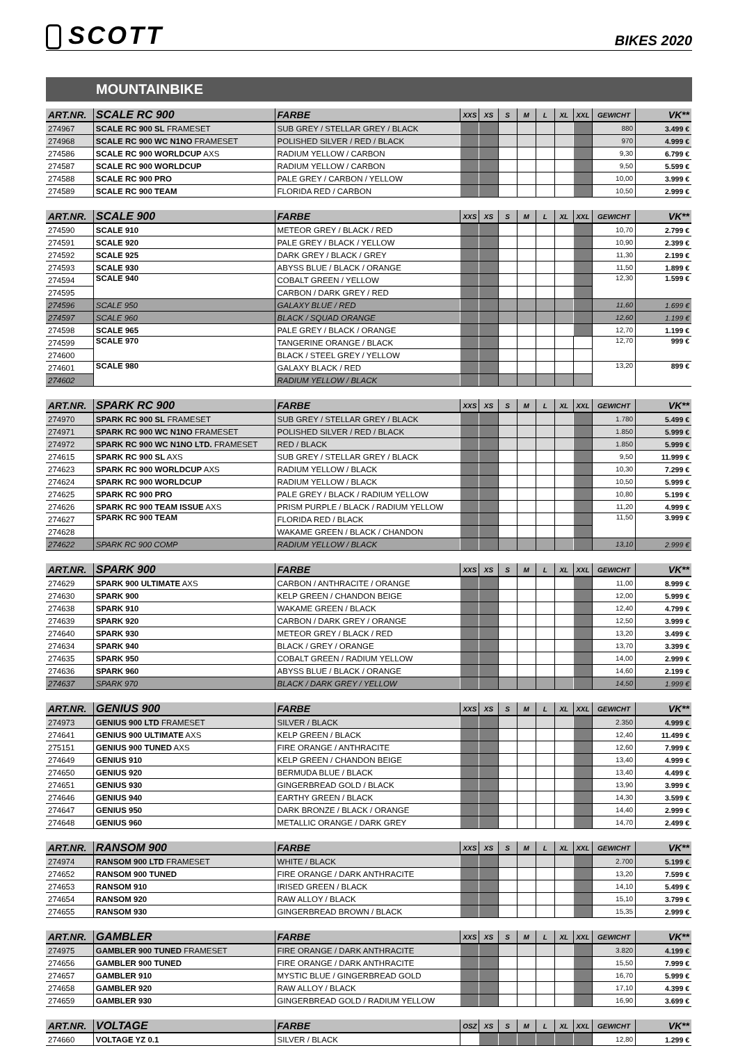SCOTT
BIKES 2020
MOUNTAINBIKE
| ART.NR. | SCALE RC 900 | FARBE | XXS | XS | S | M | L | XL | XXL | GEWICHT | VK** |
| --- | --- | --- | --- | --- | --- | --- | --- | --- | --- | --- | --- |
| 274967 | SCALE RC 900 SL FRAMESET | SUB GREY / STELLAR GREY / BLACK | | | | | | | | 880 | 3.499 € |
| 274968 | SCALE RC 900 WC N1NO FRAMESET | POLISHED SILVER / RED / BLACK | | | | | | | | 970 | 4.999 € |
| 274586 | SCALE RC 900 WORLDCUP AXS | RADIUM YELLOW / CARBON | | | | | | | | 9,30 | 6.799 € |
| 274587 | SCALE RC 900 WORLDCUP | RADIUM YELLOW / CARBON | | | | | | | | 9,50 | 5.599 € |
| 274588 | SCALE RC 900 PRO | PALE GREY / CARBON / YELLOW | | | | | | | | 10,00 | 3.999 € |
| 274589 | SCALE RC 900 TEAM | FLORIDA RED / CARBON | | | | | | | | 10,50 | 2.999 € |
| ART.NR. | SCALE 900 | FARBE | XXS | XS | S | M | L | XL | XXL | GEWICHT | VK** |
| 274590 | SCALE 910 | METEOR GREY / BLACK / RED | | | | | | | | 10,70 | 2.799 € |
| 274591 | SCALE 920 | PALE GREY / BLACK / YELLOW | | | | | | | | 10,90 | 2.399 € |
| 274592 | SCALE 925 | DARK GREY / BLACK / GREY | | | | | | | | 11,30 | 2.199 € |
| 274593 | SCALE 930 | ABYSS BLUE / BLACK / ORANGE | | | | | | | | 11,50 | 1.899 € |
| 274594 | SCALE 940 | COBALT GREEN / YELLOW | | | | | | | | 12,30 | 1.599 € |
| 274595 | | CARBON / DARK GREY / RED | | | | | | | | | |
| 274596 | SCALE 950 | GALAXY BLUE / RED | | | | | | | | 11,60 | 1.699 € |
| 274597 | SCALE 960 | BLACK / SQUAD ORANGE | | | | | | | | 12,60 | 1.199 € |
| 274598 | SCALE 965 | PALE GREY / BLACK / ORANGE | | | | | | | | 12,70 | 1.199 € |
| 274599 | SCALE 970 | TANGERINE ORANGE / BLACK | | | | | | | | 12,70 | 999 € |
| 274600 | | BLACK / STEEL GREY / YELLOW | | | | | | | | | |
| 274601 | SCALE 980 | GALAXY BLACK / RED | | | | | | | | 13,20 | 899 € |
| 274602 | | RADIUM YELLOW / BLACK | | | | | | | | | |
| ART.NR. | SPARK RC 900 | FARBE | XXS | XS | S | M | L | XL | XXL | GEWICHT | VK** |
| 274970 | SPARK RC 900 SL FRAMESET | SUB GREY / STELLAR GREY / BLACK | | | | | | | | 1.780 | 5.499 € |
| 274971 | SPARK RC 900 WC N1NO FRAMESET | POLISHED SILVER / RED / BLACK | | | | | | | | 1.850 | 5.999 € |
| 274972 | SPARK RC 900 WC N1NO LTD. FRAMESET | RED / BLACK | | | | | | | | 1.850 | 5.999 € |
| 274615 | SPARK RC 900 SL AXS | SUB GREY / STELLAR GREY / BLACK | | | | | | | | 9,50 | 11.999 € |
| 274623 | SPARK RC 900 WORLDCUP AXS | RADIUM YELLOW / BLACK | | | | | | | | 10,30 | 7.299 € |
| 274624 | SPARK RC 900 WORLDCUP | RADIUM YELLOW / BLACK | | | | | | | | 10,50 | 5.999 € |
| 274625 | SPARK RC 900 PRO | PALE GREY / BLACK / RADIUM YELLOW | | | | | | | | 10,80 | 5.199 € |
| 274626 | SPARK RC 900 TEAM ISSUE AXS | PRISM PURPLE / BLACK / RADIUM YELLOW | | | | | | | | 11,20 | 4.999 € |
| 274627 | SPARK RC 900 TEAM | FLORIDA RED / BLACK | | | | | | | | 11,50 | 3.999 € |
| 274628 | | WAKAME GREEN / BLACK / CHANDON | | | | | | | | | |
| 274622 | SPARK RC 900 COMP | RADIUM YELLOW / BLACK | | | | | | | | 13,10 | 2.999 € |
| ART.NR. | SPARK 900 | FARBE | XXS | XS | S | M | L | XL | XXL | GEWICHT | VK** |
| 274629 | SPARK 900 ULTIMATE AXS | CARBON / ANTHRACITE / ORANGE | | | | | | | | 11,00 | 8.999 € |
| 274630 | SPARK 900 | KELP GREEN / CHANDON BEIGE | | | | | | | | 12,00 | 5.999 € |
| 274638 | SPARK 910 | WAKAME GREEN / BLACK | | | | | | | | 12,40 | 4.799 € |
| 274639 | SPARK 920 | CARBON / DARK GREY / ORANGE | | | | | | | | 12,50 | 3.999 € |
| 274640 | SPARK 930 | METEOR GREY / BLACK / RED | | | | | | | | 13,20 | 3.499 € |
| 274634 | SPARK 940 | BLACK / GREY / ORANGE | | | | | | | | 13,70 | 3.399 € |
| 274635 | SPARK 950 | COBALT GREEN / RADIUM YELLOW | | | | | | | | 14,00 | 2.999 € |
| 274636 | SPARK 960 | ABYSS BLUE / BLACK / ORANGE | | | | | | | | 14,60 | 2.199 € |
| 274637 | SPARK 970 | BLACK / DARK GREY / YELLOW | | | | | | | | 14,50 | 1.999 € |
| ART.NR. | GENIUS 900 | FARBE | XXS | XS | S | M | L | XL | XXL | GEWICHT | VK** |
| 274973 | GENIUS 900 LTD FRAMESET | SILVER / BLACK | | | | | | | | 2.350 | 4.999 € |
| 274641 | GENIUS 900 ULTIMATE AXS | KELP GREEN / BLACK | | | | | | | | 12,40 | 11.499 € |
| 275151 | GENIUS 900 TUNED AXS | FIRE ORANGE / ANTHRACITE | | | | | | | | 12,60 | 7.999 € |
| 274649 | GENIUS 910 | KELP GREEN / CHANDON BEIGE | | | | | | | | 13,40 | 4.999 € |
| 274650 | GENIUS 920 | BERMUDA BLUE / BLACK | | | | | | | | 13,40 | 4.499 € |
| 274651 | GENIUS 930 | GINGERBREAD GOLD / BLACK | | | | | | | | 13,90 | 3.999 € |
| 274646 | GENIUS 940 | EARTHY GREEN / BLACK | | | | | | | | 14,30 | 3.599 € |
| 274647 | GENIUS 950 | DARK BRONZE / BLACK / ORANGE | | | | | | | | 14,40 | 2.999 € |
| 274648 | GENIUS 960 | METALLIC ORANGE / DARK GREY | | | | | | | | 14,70 | 2.499 € |
| ART.NR. | RANSOM 900 | FARBE | XXS | XS | S | M | L | XL | XXL | GEWICHT | VK** |
| 274974 | RANSOM 900 LTD FRAMESET | WHITE / BLACK | | | | | | | | 2.700 | 5.199 € |
| 274652 | RANSOM 900 TUNED | FIRE ORANGE / DARK ANTHRACITE | | | | | | | | 13,20 | 7.599 € |
| 274653 | RANSOM 910 | IRISED GREEN / BLACK | | | | | | | | 14,10 | 5.499 € |
| 274654 | RANSOM 920 | RAW ALLOY / BLACK | | | | | | | | 15,10 | 3.799 € |
| 274655 | RANSOM 930 | GINGERBREAD BROWN / BLACK | | | | | | | | 15,35 | 2.999 € |
| ART.NR. | GAMBLER | FARBE | XXS | XS | S | M | L | XL | XXL | GEWICHT | VK** |
| 274975 | GAMBLER 900 TUNED FRAMESET | FIRE ORANGE / DARK ANTHRACITE | | | | | | | | 3.820 | 4.199 € |
| 274656 | GAMBLER 900 TUNED | FIRE ORANGE / DARK ANTHRACITE | | | | | | | | 15,50 | 7.999 € |
| 274657 | GAMBLER 910 | MYSTIC BLUE / GINGERBREAD GOLD | | | | | | | | 16,70 | 5.999 € |
| 274658 | GAMBLER 920 | RAW ALLOY / BLACK | | | | | | | | 17,10 | 4.399 € |
| 274659 | GAMBLER 930 | GINGERBREAD GOLD / RADIUM YELLOW | | | | | | | | 16,90 | 3.699 € |
| ART.NR. | VOLTAGE | FARBE | OSZ | XS | S | M | L | XL | XXL | GEWICHT | VK** |
| 274660 | VOLTAGE YZ 0.1 | SILVER / BLACK | | | | | | | | 12,80 | 1.299 € |